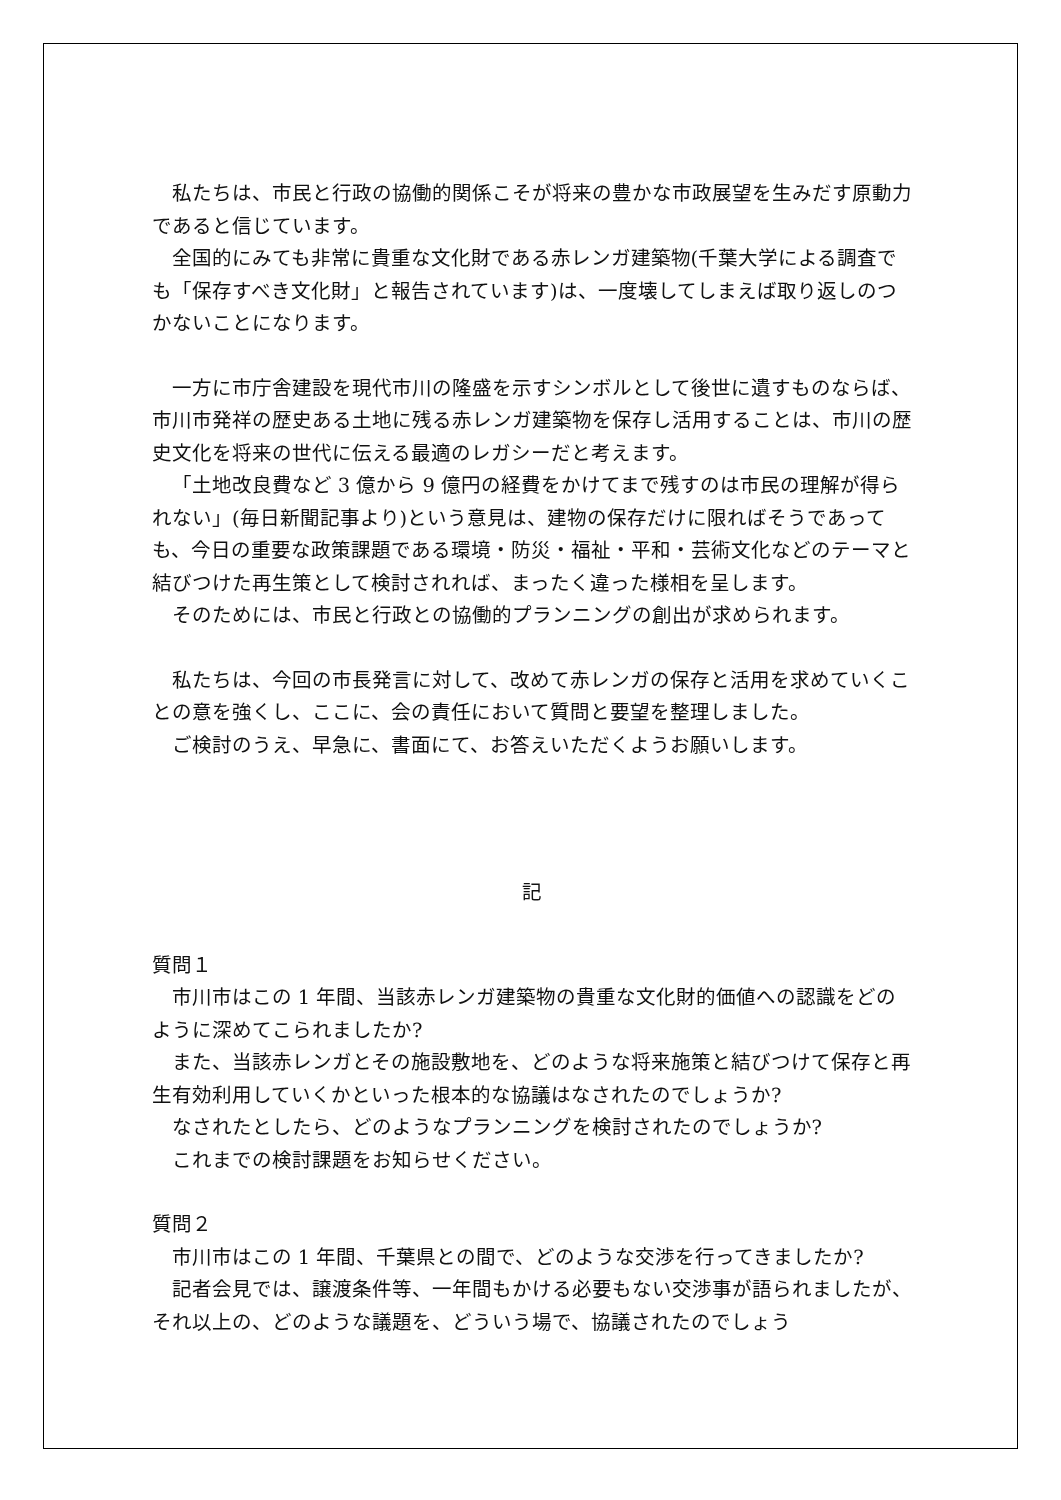私たちは、市民と行政の協働的関係こそが将来の豊かな市政展望を生みだす原動力であると信じています。
全国的にみても非常に貴重な文化財である赤レンガ建築物(千葉大学による調査でも「保存すべき文化財」と報告されています)は、一度壊してしまえば取り返しのつかないことになります。
一方に市庁舎建設を現代市川の隆盛を示すシンボルとして後世に遺すものならば、市川市発祥の歴史ある土地に残る赤レンガ建築物を保存し活用することは、市川の歴史文化を将来の世代に伝える最適のレガシーだと考えます。
「土地改良費など 3 億から 9 億円の経費をかけてまで残すのは市民の理解が得られない」(毎日新聞記事より)という意見は、建物の保存だけに限ればそうであっても、今日の重要な政策課題である環境・防災・福祉・平和・芸術文化などのテーマと結びつけた再生策として検討されれば、まったく違った様相を呈します。
そのためには、市民と行政との協働的プランニングの創出が求められます。
私たちは、今回の市長発言に対して、改めて赤レンガの保存と活用を求めていくことの意を強くし、ここに、会の責任において質問と要望を整理しました。
ご検討のうえ、早急に、書面にて、お答えいただくようお願いします。
記
質問１
市川市はこの 1 年間、当該赤レンガ建築物の貴重な文化財的価値への認識をどのように深めてこられましたか?
また、当該赤レンガとその施設敷地を、どのような将来施策と結びつけて保存と再生有効利用していくかといった根本的な協議はなされたのでしょうか?
なされたとしたら、どのようなプランニングを検討されたのでしょうか?
これまでの検討課題をお知らせください。
質問２
市川市はこの 1 年間、千葉県との間で、どのような交渉を行ってきましたか?
記者会見では、譲渡条件等、一年間もかける必要もない交渉事が語られましたが、それ以上の、どのような議題を、どういう場で、協議されたのでしょう